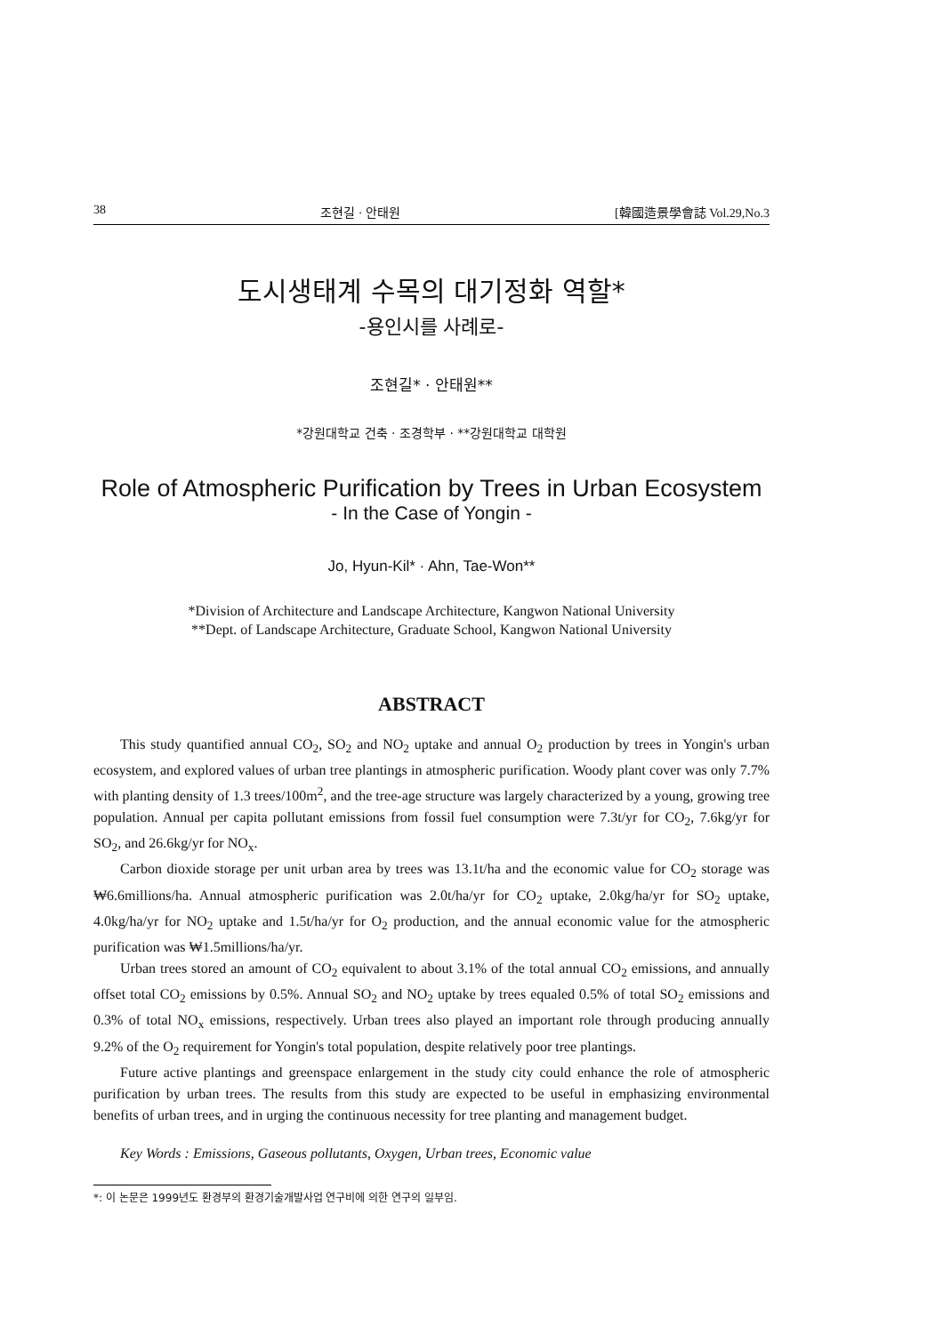38 조현길 · 안태원 [韓國造景學會誌 Vol.29,No.3
도시생태계 수목의 대기정화 역할*
-용인시를 사례로-
조현길* · 안태원**
*강원대학교 건축 · 조경학부 · **강원대학교 대학원
Role of Atmospheric Purification by Trees in Urban Ecosystem
- In the Case of Yongin -
Jo, Hyun-Kil* · Ahn, Tae-Won**
*Division of Architecture and Landscape Architecture, Kangwon National University
**Dept. of Landscape Architecture, Graduate School, Kangwon National University
ABSTRACT
This study quantified annual CO<sub>2</sub>, SO<sub>2</sub> and NO<sub>2</sub> uptake and annual O<sub>2</sub> production by trees in Yongin's urban ecosystem, and explored values of urban tree plantings in atmospheric purification. Woody plant cover was only 7.7% with planting density of 1.3 trees/100m<sup>2</sup>, and the tree-age structure was largely characterized by a young, growing tree population. Annual per capita pollutant emissions from fossil fuel consumption were 7.3t/yr for CO<sub>2</sub>, 7.6kg/yr for SO<sub>2</sub>, and 26.6kg/yr for NO<sub>x</sub>.
Carbon dioxide storage per unit urban area by trees was 13.1t/ha and the economic value for CO<sub>2</sub> storage was ₩6.6millions/ha. Annual atmospheric purification was 2.0t/ha/yr for CO<sub>2</sub> uptake, 2.0kg/ha/yr for SO<sub>2</sub> uptake, 4.0kg/ha/yr for NO<sub>2</sub> uptake and 1.5t/ha/yr for O<sub>2</sub> production, and the annual economic value for the atmospheric purification was ₩1.5millions/ha/yr.
Urban trees stored an amount of CO<sub>2</sub> equivalent to about 3.1% of the total annual CO<sub>2</sub> emissions, and annually offset total CO<sub>2</sub> emissions by 0.5%. Annual SO<sub>2</sub> and NO<sub>2</sub> uptake by trees equaled 0.5% of total SO<sub>2</sub> emissions and 0.3% of total NO<sub>x</sub> emissions, respectively. Urban trees also played an important role through producing annually 9.2% of the O<sub>2</sub> requirement for Yongin's total population, despite relatively poor tree plantings.
Future active plantings and greenspace enlargement in the study city could enhance the role of atmospheric purification by urban trees. The results from this study are expected to be useful in emphasizing environmental benefits of urban trees, and in urging the continuous necessity for tree planting and management budget.
Key Words : Emissions, Gaseous pollutants, Oxygen, Urban trees, Economic value
*: 이 논문은 1999년도 환경부의 환경기술개발사업 연구비에 의한 연구의 일부임.